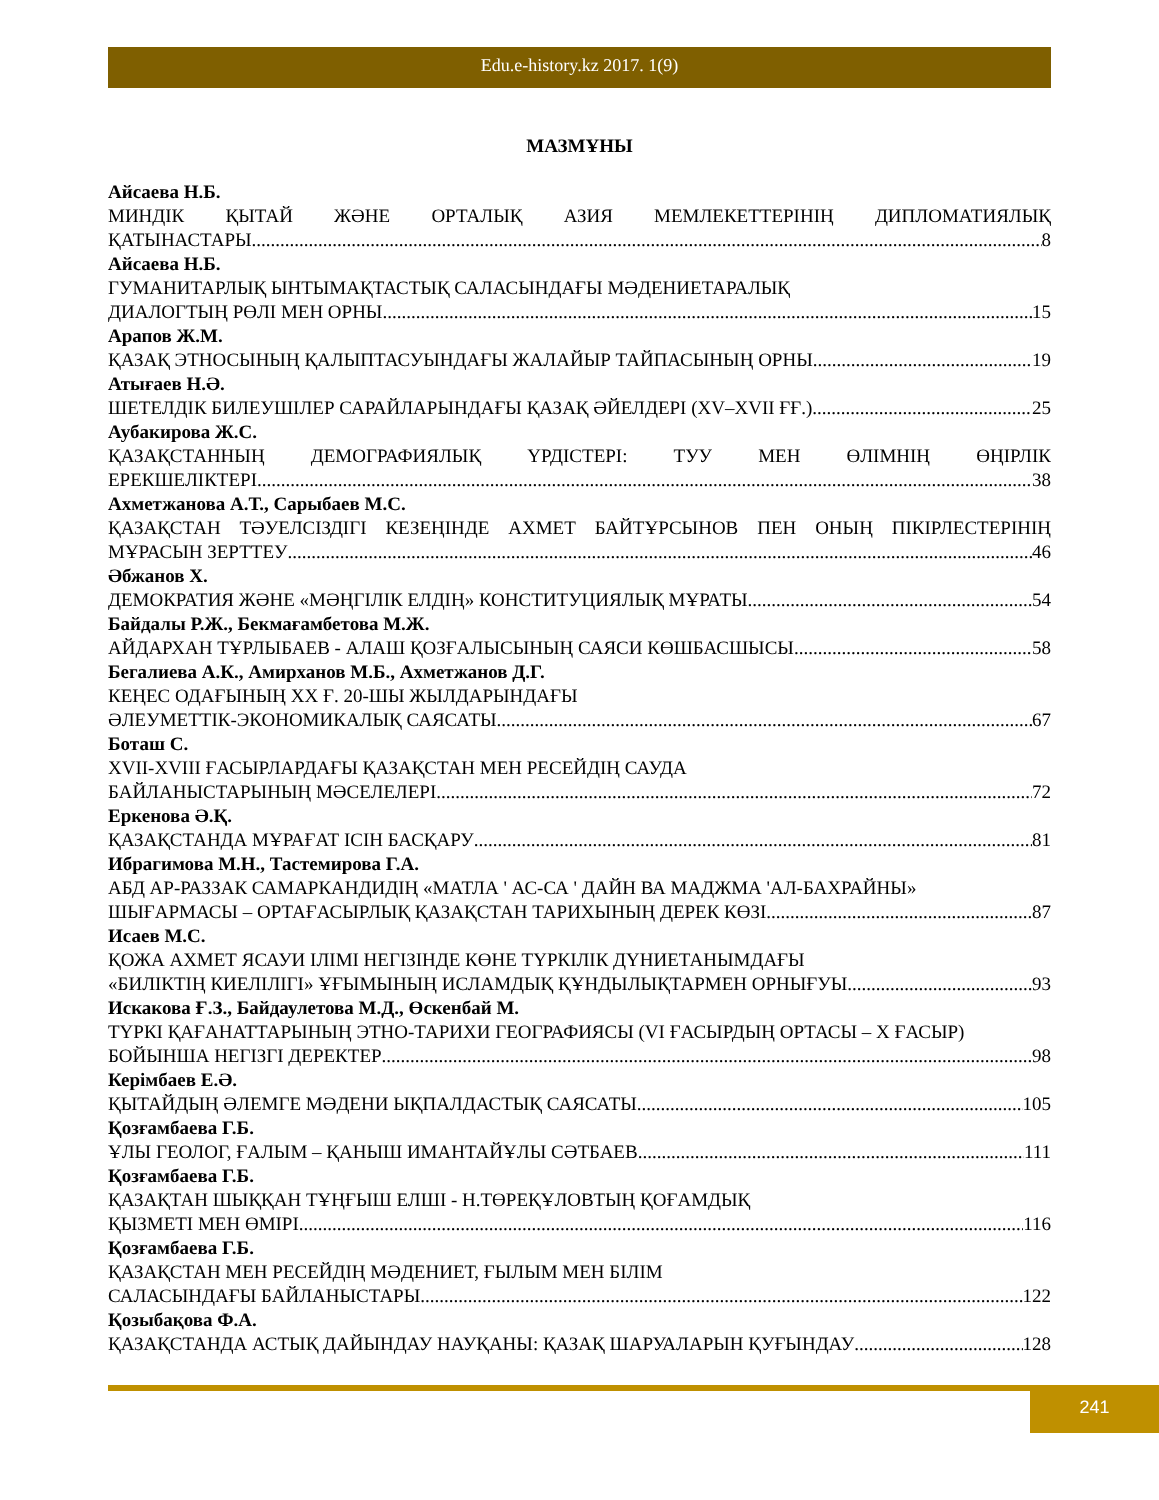Edu.e-history.kz 2017. 1(9)
МАЗМҰНЫ
Айсаева Н.Б.
МИНДІК ҚЫТАЙ ЖӘНЕ ОРТАЛЫҚ АЗИЯ МЕМЛЕКЕТТЕРІНІҢ ДИПЛОМАТИЯЛЫҚ
ҚАТЫНАСТАРЫ 8
Айсаева Н.Б.
ГУМАНИТАРЛЫҚ ЫНТЫМАҚТАСТЫҚ САЛАСЫНДАҒЫ МӘДЕНИЕТАРАЛЫҚ
ДИАЛОГТЫҢ РӨЛІ МЕН ОРНЫ 15
Арапов Ж.М.
ҚАЗАҚ ЭТНОСЫНЫҢ ҚАЛЫПТАСУЫНДАҒЫ ЖАЛАЙЫР ТАЙПАСЫНЫҢ ОРНЫ 19
Атығаев Н.Ә.
ШЕТЕЛДІК БИЛЕУШІЛЕР САРАЙЛАРЫНДАҒЫ ҚАЗАҚ ӘЙЕЛДЕРІ (XV–XVII ҒҒ.) 25
Аубакирова Ж.С.
ҚАЗАҚСТАННЫҢ ДЕМОГРАФИЯЛЫҚ ҮРДІСТЕРІ: ТУУ МЕН ӨЛІМНІҢ ӨҢІРЛІК
ЕРЕКШЕЛІКТЕРІ 38
Ахметжанова А.Т., Сарыбаев М.С.
ҚАЗАҚСТАН ТӘУЕЛСІЗДІГІ КЕЗЕҢІНДЕ АХМЕТ БАЙТҰРСЫНОВ ПЕН ОНЫҢ ПІКІРЛЕСТЕРІНІҢ
МҰРАСЫН ЗЕРТТЕУ 46
Әбжанов Х.
ДЕМОКРАТИЯ ЖӘНЕ «МӘҢГІЛІК ЕЛДІҢ» КОНСТИТУЦИЯЛЫҚ МҰРАТЫ 54
Байдалы Р.Ж., Бекмағамбетова М.Ж.
АЙДАРХАН ТҰРЛЫБАЕВ - АЛАШ ҚОЗҒАЛЫСЫНЫҢ САЯСИ КӨШБАСШЫСЫ. 58
Бегалиева А.К., Амирханов М.Б., Ахметжанов Д.Г.
КЕҢЕС ОДАҒЫНЫҢ ХХ Ғ. 20-ШЫ ЖЫЛДАРЫНДАҒЫ
ӘЛЕУМЕТТІК-ЭКОНОМИКАЛЫҚ САЯСАТЫ 67
Боташ С.
XVII-XVIII ҒАСЫРЛАРДАҒЫ ҚАЗАҚСТАН МЕН РЕСЕЙДІҢ САУДА
БАЙЛАНЫСТАРЫНЫҢ МӘСЕЛЕЛЕРІ 72
Еркенова Ә.Қ.
ҚАЗАҚСТАНДА МҰРАҒАТ ІСІН БАСҚАРУ 81
Ибрагимова М.Н., Тастемирова Г.А.
АБД АР-РАЗЗАК САМАРКАНДИДІҢ «МАТЛА ' АС-СА ' ДАЙН ВА МАДЖМА 'АЛ-БАХРАЙНЫ»
ШЫҒАРМАСЫ – ОРТАҒАСЫРЛЫҚ ҚАЗАҚСТАН ТАРИХЫНЫҢ ДЕРЕК КӨЗІ 87
Исаев М.С.
ҚОЖА АХМЕТ ЯСАУИ ІЛІМІ НЕГІЗІНДЕ КӨНЕ ТҮРКІЛІК ДҮНИЕТАНЫМДАҒЫ
«БИЛІКТІҢ КИЕЛІЛІГІ» ҰҒЫМЫНЫҢ ИСЛАМДЫҚ ҚҰНДЫЛЫҚТАРМЕН ОРНЫҒУЫ 93
Искакова Ғ.З., Байдаулетова М.Д., Өскенбай М.
ТҮРКІ ҚАҒАНАТТАРЫНЫҢ ЭТНО-ТАРИХИ ГЕОГРАФИЯСЫ (VI ҒАСЫРДЫҢ ОРТАСЫ – Х ҒАСЫР)
БОЙЫНША НЕГІЗГІ ДЕРЕКТЕР 98
Керімбаев Е.Ә.
ҚЫТАЙДЫҢ ӘЛЕМГЕ МӘДЕНИ ЫҚПАЛДАСТЫҚ САЯСАТЫ 105
Қозғамбаева Г.Б.
ҰЛЫ ГЕОЛОГ, ҒАЛЫМ – ҚАНЫШ ИМАНТАЙҰЛЫ СӘТБАЕВ 111
Қозғамбаева Г.Б.
ҚАЗАҚТАН ШЫҚҚАН ТҰҢҒЫШ ЕЛШІ - Н.ТӨРЕҚҰЛОВТЫҢ ҚОҒАМДЫҚ
ҚЫЗМЕТІ МЕН ӨМІРІ 116
Қозғамбаева Г.Б.
ҚАЗАҚСТАН МЕН РЕСЕЙДІҢ МӘДЕНИЕТ, ҒЫЛЫМ МЕН БІЛІМ
САЛАСЫНДАҒЫ БАЙЛАНЫСТАРЫ 122
Қозыбақова Ф.А.
ҚАЗАҚСТАНДА АСТЫҚ ДАЙЫНДАУ НАУҚАНЫ: ҚАЗАҚ ШАРУАЛАРЫН ҚУҒЫНДАУ 128
241